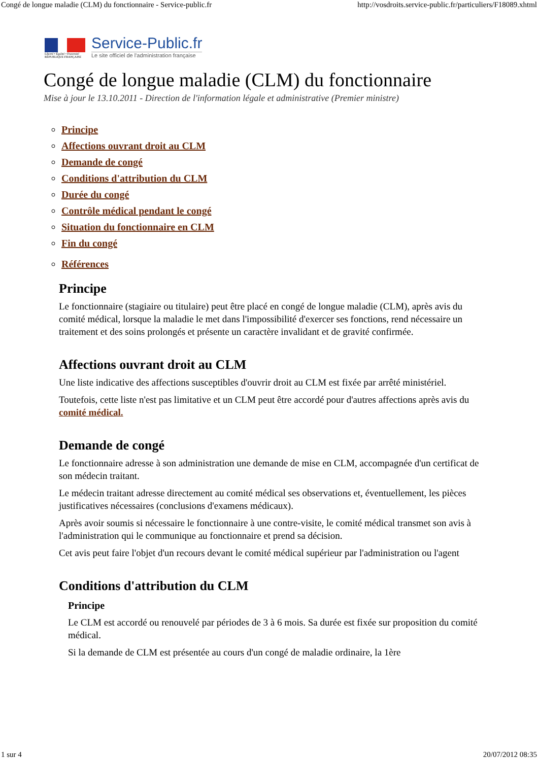Congé de longue maladie (CLM) du fonctionnaire - Service-public.fr http://vosdroits.service-public.fr/particuliers/F18089.xhtml
Liberté • Égalité • Fraternité
RÉPUBLIQUE FRANÇAISE
Service-Public.fr
Le site officiel de l'administration française
Congé de longue maladie (CLM) du fonctionnaire
Mise à jour le 13.10.2011 - Direction de l'information légale et administrative (Premier ministre)
Principe
Affections ouvrant droit au CLM
Demande de congé
Conditions d'attribution du CLM
Durée du congé
Contrôle médical pendant le congé
Situation du fonctionnaire en CLM
Fin du congé
Références
Principe
Le fonctionnaire (stagiaire ou titulaire) peut être placé en congé de longue maladie (CLM), après avis du comité médical, lorsque la maladie le met dans l'impossibilité d'exercer ses fonctions, rend nécessaire un traitement et des soins prolongés et présente un caractère invalidant et de gravité confirmée.
Affections ouvrant droit au CLM
Une liste indicative des affections susceptibles d'ouvrir droit au CLM est fixée par arrêté ministériel.
Toutefois, cette liste n'est pas limitative et un CLM peut être accordé pour d'autres affections après avis du comité médical.
Demande de congé
Le fonctionnaire adresse à son administration une demande de mise en CLM, accompagnée d'un certificat de son médecin traitant.
Le médecin traitant adresse directement au comité médical ses observations et, éventuellement, les pièces justificatives nécessaires (conclusions d'examens médicaux).
Après avoir soumis si nécessaire le fonctionnaire à une contre-visite, le comité médical transmet son avis à l'administration qui le communique au fonctionnaire et prend sa décision.
Cet avis peut faire l'objet d'un recours devant le comité médical supérieur par l'administration ou l'agent
Conditions d'attribution du CLM
Principe
Le CLM est accordé ou renouvelé par périodes de 3 à 6 mois. Sa durée est fixée sur proposition du comité médical.
Si la demande de CLM est présentée au cours d'un congé de maladie ordinaire, la 1ère
1 sur 4 20/07/2012 08:35